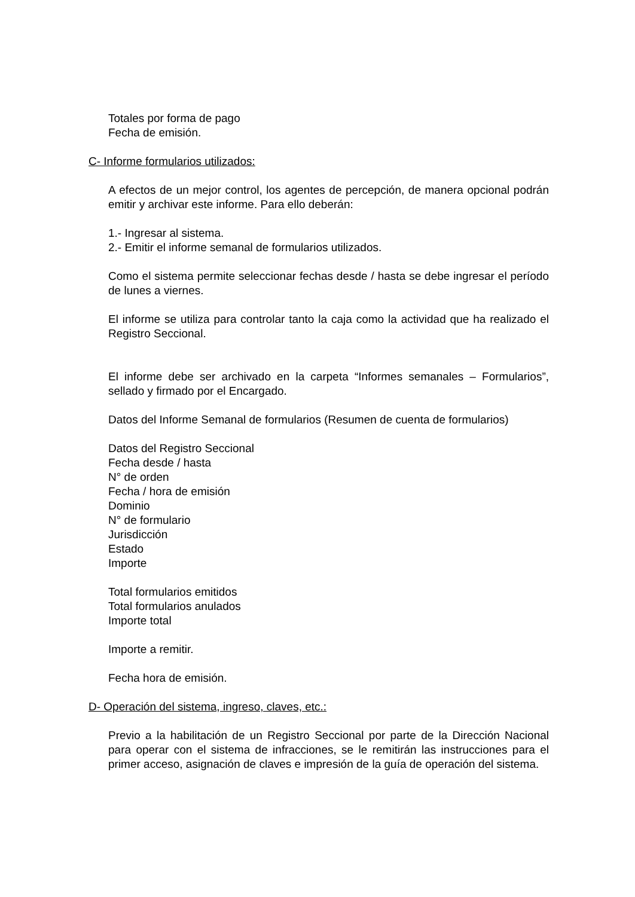Totales por forma de pago
Fecha de emisión.
C- Informe formularios utilizados:
A efectos de un mejor control, los agentes de percepción, de manera opcional podrán emitir y archivar este informe. Para ello deberán:
1.- Ingresar al sistema.
2.- Emitir el informe semanal de formularios utilizados.
Como el sistema permite seleccionar fechas desde / hasta se debe ingresar el período de lunes a viernes.
El informe se utiliza para controlar tanto la caja como la actividad que ha realizado el Registro Seccional.
El informe debe ser archivado en la carpeta “Informes semanales – Formularios”, sellado y firmado por el Encargado.
Datos del Informe Semanal de formularios (Resumen de cuenta de formularios)
Datos del Registro Seccional
Fecha desde / hasta
N° de orden
Fecha / hora de emisión
Dominio
N° de formulario
Jurisdicción
Estado
Importe
Total formularios emitidos
Total formularios anulados
Importe total
Importe a remitir.
Fecha hora de emisión.
D- Operación del sistema, ingreso, claves, etc.:
Previo a la habilitación de un Registro Seccional por parte de la Dirección Nacional para operar con el sistema de infracciones, se le remitirán las instrucciones para el primer acceso, asignación de claves e impresión de la guía de operación del sistema.